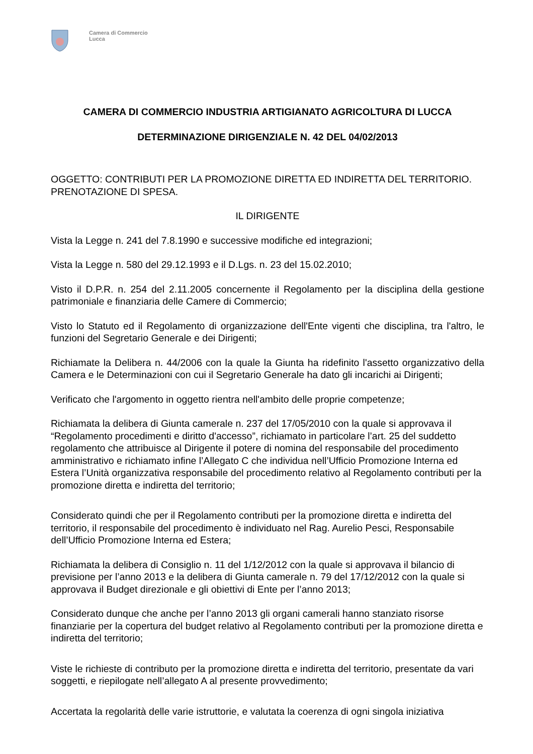Camera di Commercio
Lucca
CAMERA DI COMMERCIO INDUSTRIA ARTIGIANATO AGRICOLTURA DI LUCCA
DETERMINAZIONE DIRIGENZIALE N. 42 DEL 04/02/2013
OGGETTO: CONTRIBUTI PER LA PROMOZIONE DIRETTA ED INDIRETTA DEL TERRITORIO. PRENOTAZIONE DI SPESA.
IL DIRIGENTE
Vista la Legge n. 241 del 7.8.1990 e successive modifiche ed integrazioni;
Vista la Legge n. 580 del 29.12.1993 e il D.Lgs. n. 23 del 15.02.2010;
Visto il D.P.R. n. 254 del 2.11.2005 concernente il Regolamento per la disciplina della gestione patrimoniale e finanziaria delle Camere di Commercio;
Visto lo Statuto ed il Regolamento di organizzazione dell'Ente vigenti che disciplina, tra l'altro, le funzioni del Segretario Generale e dei Dirigenti;
Richiamate la Delibera n. 44/2006 con la quale la Giunta ha ridefinito l'assetto organizzativo della Camera e le Determinazioni con cui il Segretario Generale ha dato gli incarichi ai Dirigenti;
Verificato che l'argomento in oggetto rientra nell'ambito delle proprie competenze;
Richiamata la delibera di Giunta camerale n. 237 del 17/05/2010 con la quale si approvava il “Regolamento procedimenti e diritto d'accesso”, richiamato in particolare l’art. 25 del suddetto regolamento che attribuisce al Dirigente il potere di nomina del responsabile del procedimento amministrativo e richiamato infine l’Allegato C che individua nell’Ufficio Promozione Interna ed Estera l’Unità organizzativa responsabile del procedimento relativo al Regolamento contributi per la promozione diretta e indiretta del territorio;
Considerato quindi che per il Regolamento contributi per la promozione diretta e indiretta del territorio, il responsabile del procedimento è individuato nel Rag. Aurelio Pesci, Responsabile dell’Ufficio Promozione Interna ed Estera;
Richiamata la delibera di Consiglio n. 11 del 1/12/2012 con la quale si approvava il bilancio di previsione per l’anno 2013 e la delibera di Giunta camerale n. 79 del 17/12/2012 con la quale si approvava il Budget direzionale e gli obiettivi di Ente per l’anno 2013;
Considerato dunque che anche per l’anno 2013 gli organi camerali hanno stanziato risorse finanziarie per la copertura del budget relativo al Regolamento contributi per la promozione diretta e indiretta del territorio;
Viste le richieste di contributo per la promozione diretta e indiretta del territorio, presentate da vari soggetti, e riepilogate nell’allegato A al presente provvedimento;
Accertata la regolarità delle varie istruttorie, e valutata la coerenza di ogni singola iniziativa